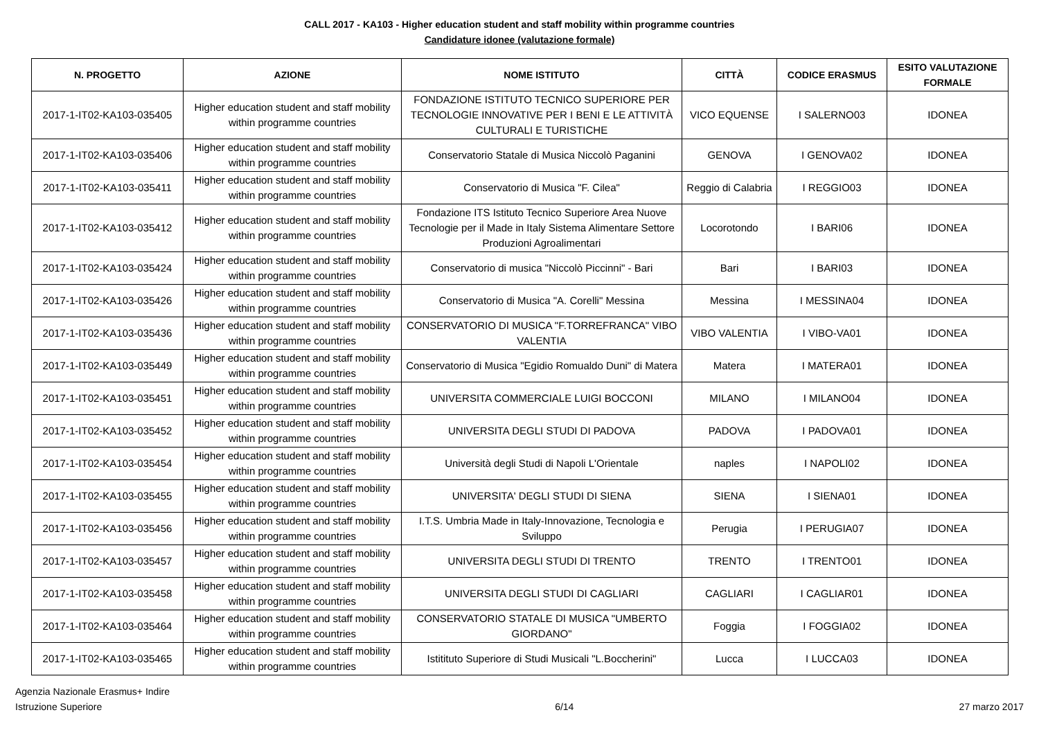CALL 2017 - KA103 - Higher education student and staff mobility within programme countries
Candidature idonee (valutazione formale)
| N. PROGETTO | AZIONE | NOME ISTITUTO | CITTÀ | CODICE ERASMUS | ESITO VALUTAZIONE FORMALE |
| --- | --- | --- | --- | --- | --- |
| 2017-1-IT02-KA103-035405 | Higher education student and staff mobility within programme countries | FONDAZIONE ISTITUTO TECNICO SUPERIORE PER TECNOLOGIE INNOVATIVE PER I BENI E LE ATTIVITÀ CULTURALI E TURISTICHE | VICO EQUENSE | I SALERNO03 | IDONEA |
| 2017-1-IT02-KA103-035406 | Higher education student and staff mobility within programme countries | Conservatorio Statale di Musica Niccolò Paganini | GENOVA | I GENOVA02 | IDONEA |
| 2017-1-IT02-KA103-035411 | Higher education student and staff mobility within programme countries | Conservatorio di Musica "F. Cilea" | Reggio di Calabria | I REGGIO03 | IDONEA |
| 2017-1-IT02-KA103-035412 | Higher education student and staff mobility within programme countries | Fondazione ITS Istituto Tecnico Superiore Area Nuove Tecnologie per il Made in Italy Sistema Alimentare Settore Produzioni Agroalimentari | Locorotondo | I BARI06 | IDONEA |
| 2017-1-IT02-KA103-035424 | Higher education student and staff mobility within programme countries | Conservatorio di musica "Niccolò Piccinni" - Bari | Bari | I BARI03 | IDONEA |
| 2017-1-IT02-KA103-035426 | Higher education student and staff mobility within programme countries | Conservatorio di Musica "A. Corelli" Messina | Messina | I MESSINA04 | IDONEA |
| 2017-1-IT02-KA103-035436 | Higher education student and staff mobility within programme countries | CONSERVATORIO DI MUSICA "F.TORREFRANCA" VIBO VALENTIA | VIBO VALENTIA | I VIBO-VA01 | IDONEA |
| 2017-1-IT02-KA103-035449 | Higher education student and staff mobility within programme countries | Conservatorio di Musica "Egidio Romualdo Duni" di Matera | Matera | I MATERA01 | IDONEA |
| 2017-1-IT02-KA103-035451 | Higher education student and staff mobility within programme countries | UNIVERSITA COMMERCIALE LUIGI BOCCONI | MILANO | I MILANO04 | IDONEA |
| 2017-1-IT02-KA103-035452 | Higher education student and staff mobility within programme countries | UNIVERSITA DEGLI STUDI DI PADOVA | PADOVA | I PADOVA01 | IDONEA |
| 2017-1-IT02-KA103-035454 | Higher education student and staff mobility within programme countries | Università degli Studi di Napoli L'Orientale | naples | I NAPOLI02 | IDONEA |
| 2017-1-IT02-KA103-035455 | Higher education student and staff mobility within programme countries | UNIVERSITA' DEGLI STUDI DI SIENA | SIENA | I SIENA01 | IDONEA |
| 2017-1-IT02-KA103-035456 | Higher education student and staff mobility within programme countries | I.T.S. Umbria Made in Italy-Innovazione, Tecnologia e Sviluppo | Perugia | I PERUGIA07 | IDONEA |
| 2017-1-IT02-KA103-035457 | Higher education student and staff mobility within programme countries | UNIVERSITA DEGLI STUDI DI TRENTO | TRENTO | I TRENTO01 | IDONEA |
| 2017-1-IT02-KA103-035458 | Higher education student and staff mobility within programme countries | UNIVERSITA DEGLI STUDI DI CAGLIARI | CAGLIARI | I CAGLIAR01 | IDONEA |
| 2017-1-IT02-KA103-035464 | Higher education student and staff mobility within programme countries | CONSERVATORIO STATALE DI MUSICA "UMBERTO GIORDANO" | Foggia | I FOGGIA02 | IDONEA |
| 2017-1-IT02-KA103-035465 | Higher education student and staff mobility within programme countries | Istitituto Superiore di Studi Musicali "L.Boccherini" | Lucca | I LUCCA03 | IDONEA |
Agenzia Nazionale Erasmus+ Indire
Istruzione Superiore
6/14 27 marzo 2017